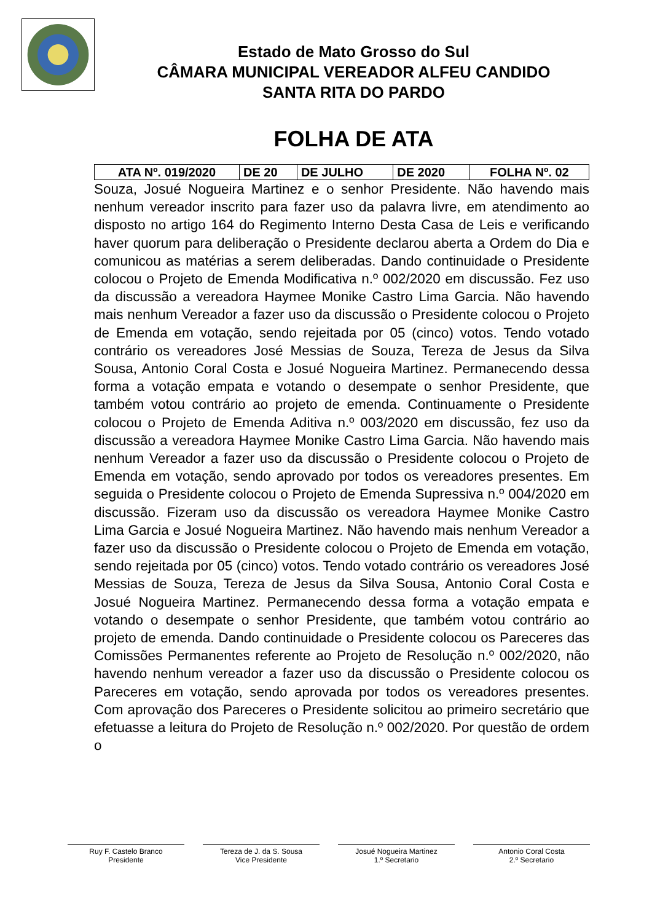Estado de Mato Grosso do Sul
CÂMARA MUNICIPAL VEREADOR ALFEU CANDIDO
SANTA RITA DO PARDO
FOLHA DE ATA
| ATA Nº. 019/2020 | DE 20 | DE JULHO | DE 2020 | FOLHA Nº. 02 |
Souza, Josué Nogueira Martinez e o senhor Presidente. Não havendo mais nenhum vereador inscrito para fazer uso da palavra livre, em atendimento ao disposto no artigo 164 do Regimento Interno Desta Casa de Leis e verificando haver quorum para deliberação o Presidente declarou aberta a Ordem do Dia e comunicou as matérias a serem deliberadas. Dando continuidade o Presidente colocou o Projeto de Emenda Modificativa n.º 002/2020 em discussão. Fez uso da discussão a vereadora Haymee Monike Castro Lima Garcia. Não havendo mais nenhum Vereador a fazer uso da discussão o Presidente colocou o Projeto de Emenda em votação, sendo rejeitada por 05 (cinco) votos. Tendo votado contrário os vereadores José Messias de Souza, Tereza de Jesus da Silva Sousa, Antonio Coral Costa e Josué Nogueira Martinez. Permanecendo dessa forma a votação empata e votando o desempate o senhor Presidente, que também votou contrário ao projeto de emenda. Continuamente o Presidente colocou o Projeto de Emenda Aditiva n.º 003/2020 em discussão, fez uso da discussão a vereadora Haymee Monike Castro Lima Garcia. Não havendo mais nenhum Vereador a fazer uso da discussão o Presidente colocou o Projeto de Emenda em votação, sendo aprovado por todos os vereadores presentes. Em seguida o Presidente colocou o Projeto de Emenda Supressiva n.º 004/2020 em discussão. Fizeram uso da discussão os vereadora Haymee Monike Castro Lima Garcia e Josué Nogueira Martinez. Não havendo mais nenhum Vereador a fazer uso da discussão o Presidente colocou o Projeto de Emenda em votação, sendo rejeitada por 05 (cinco) votos. Tendo votado contrário os vereadores José Messias de Souza, Tereza de Jesus da Silva Sousa, Antonio Coral Costa e Josué Nogueira Martinez. Permanecendo dessa forma a votação empata e votando o desempate o senhor Presidente, que também votou contrário ao projeto de emenda. Dando continuidade o Presidente colocou os Pareceres das Comissões Permanentes referente ao Projeto de Resolução n.º 002/2020, não havendo nenhum vereador a fazer uso da discussão o Presidente colocou os Pareceres em votação, sendo aprovada por todos os vereadores presentes. Com aprovação dos Pareceres o Presidente solicitou ao primeiro secretário que efetuasse a leitura do Projeto de Resolução n.º 002/2020. Por questão de ordem o
Ruy F. Castelo Branco
Presidente
Tereza de J. da S. Sousa
Vice Presidente
Josué Nogueira Martinez
1.º Secretario
Antonio Coral Costa
2.º Secretario